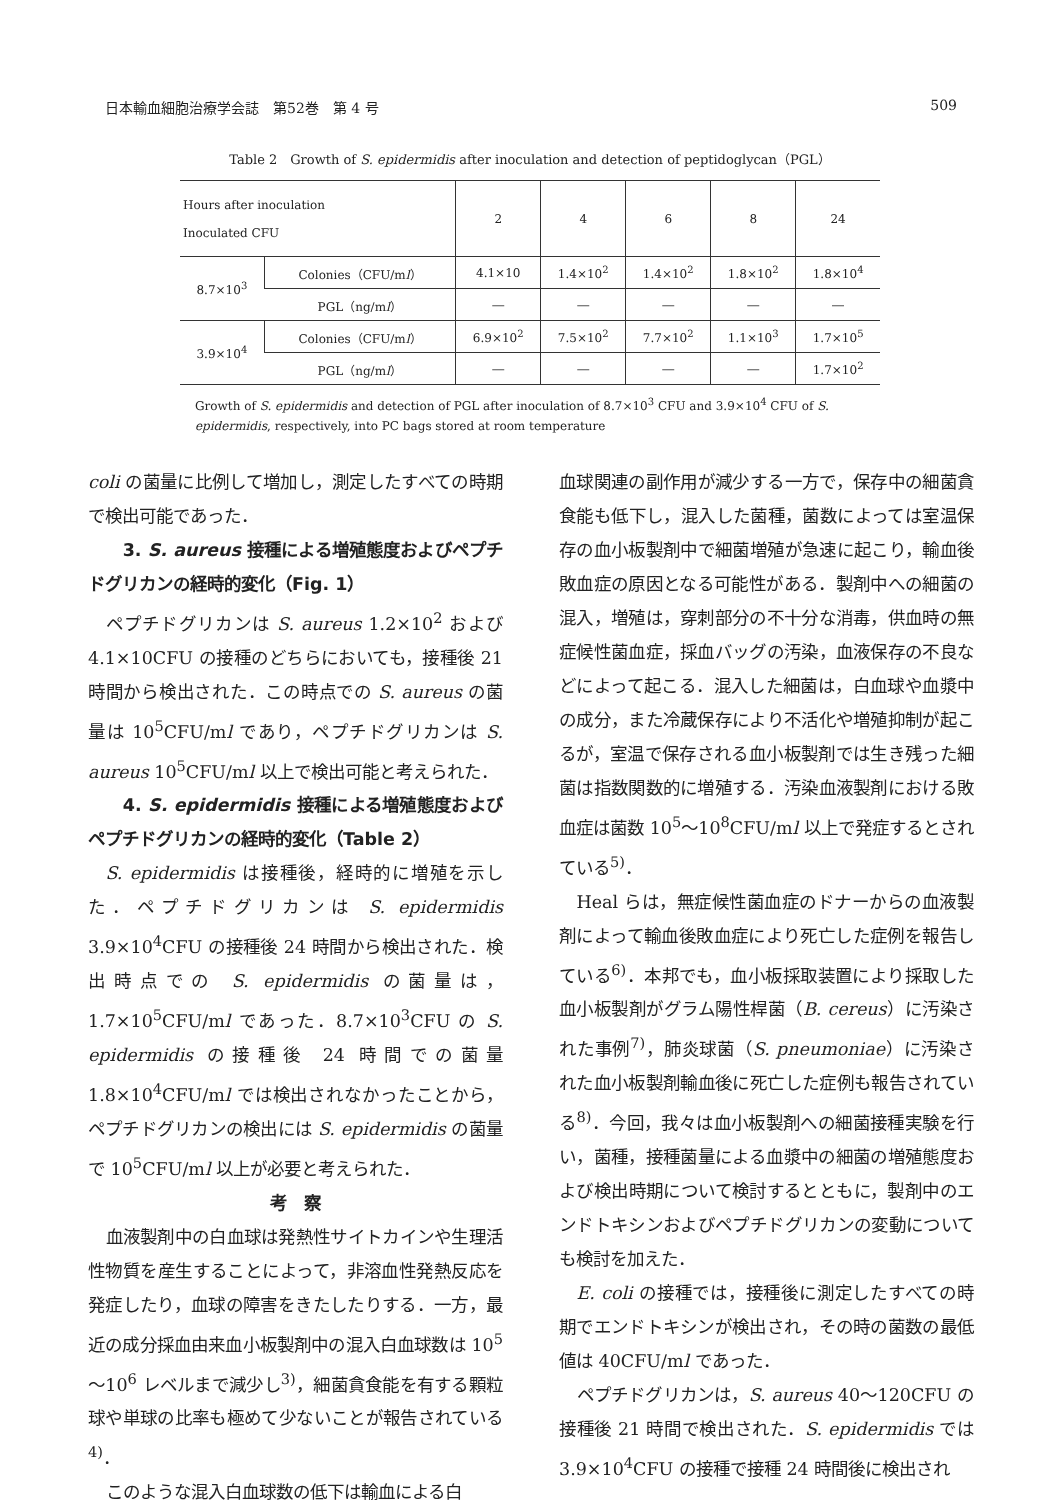日本輸血細胞治療学会誌　第52巻　第 4 号 509
Table 2　Growth of S. epidermidis after inoculation and detection of peptidoglycan（PGL）
| Hours after inoculation Inoculated CFU | | 2 | 4 | 6 | 8 | 24 |
| --- | --- | --- | --- | --- | --- | --- |
| 8.7×10<sup>3</sup> | Colonies（CFU/m l ） | 4.1×10 | 1.4×10<sup>2</sup> | 1.4×10<sup>2</sup> | 1.8×10<sup>2</sup> | 1.8×10<sup>4</sup> |
| | PGL（ng/m l ） | ― | ― | ― | ― | ― |
| 3.9×10<sup>4</sup> | Colonies（CFU/m l ） | 6.9×10<sup>2</sup> | 7.5×10<sup>2</sup> | 7.7×10<sup>2</sup> | 1.1×10<sup>3</sup> | 1.7×10<sup>5</sup> |
| | PGL（ng/m l ） | ― | ― | ― | ― | 1.7×10<sup>2</sup> |
Growth of S. epidermidis and detection of PGL after inoculation of 8.7×10<sup>3</sup> CFU and 3.9×10<sup>4</sup> CFU of S. epidermidis, respectively, into PC bags stored at room temperature
coli の菌量に比例して増加し，測定したすべての時期で検出可能であった．
　3. S. aureus 接種による増殖態度およびペプチドグリカンの経時的変化（Fig. 1）
ペプチドグリカンは S. aureus 1.2×10<sup>2</sup> および 4.1×10CFU の接種のどちらにおいても，接種後 21 時間から検出された．この時点での S. aureus の菌量は 10<sup>5</sup>CFU/ml であり，ペプチドグリカンは S. aureus 10<sup>5</sup>CFU/ml 以上で検出可能と考えられた．
　4. S. epidermidis 接種による増殖態度およびペプチドグリカンの経時的変化（Table 2）
S. epidermidis は接種後，経時的に増殖を示した．ペプチドグリカンは S. epidermidis 3.9×10<sup>4</sup>CFU の接種後 24 時間から検出された．検出時点での S. epidermidis の菌量は，1.7×10<sup>5</sup>CFU/ml であった．8.7×10<sup>3</sup>CFU の S. epidermidis の接種後 24 時間での菌量 1.8×10<sup>4</sup>CFU/ml では検出されなかったことから，ペプチドグリカンの検出には S. epidermidis の菌量で 10<sup>5</sup>CFU/ml 以上が必要と考えられた．
考　察
血液製剤中の白血球は発熱性サイトカインや生理活性物質を産生することによって，非溶血性発熱反応を発症したり，血球の障害をきたしたりする．一方，最近の成分採血由来血小板製剤中の混入白血球数は 10<sup>5</sup>～10<sup>6</sup> レベルまで減少し<sup>3)</sup>，細菌貪食能を有する顆粒球や単球の比率も極めて少ないことが報告されている<sup>4)</sup>．
このような混入白血球数の低下は輸血による白
血球関連の副作用が減少する一方で，保存中の細菌貪食能も低下し，混入した菌種，菌数によっては室温保存の血小板製剤中で細菌増殖が急速に起こり，輸血後敗血症の原因となる可能性がある．製剤中への細菌の混入，増殖は，穿刺部分の不十分な消毒，供血時の無症候性菌血症，採血バッグの汚染，血液保存の不良などによって起こる．混入した細菌は，白血球や血漿中の成分，また冷蔵保存により不活化や増殖抑制が起こるが，室温で保存される血小板製剤では生き残った細菌は指数関数的に増殖する．汚染血液製剤における敗血症は菌数 10<sup>5</sup>～10<sup>8</sup>CFU/ml 以上で発症するとされている<sup>5)</sup>．
Heal らは，無症候性菌血症のドナーからの血液製剤によって輸血後敗血症により死亡した症例を報告している<sup>6)</sup>．本邦でも，血小板採取装置により採取した血小板製剤がグラム陽性桿菌（B. cereus）に汚染された事例<sup>7)</sup>，肺炎球菌（S. pneumoniae）に汚染された血小板製剤輸血後に死亡した症例も報告されている<sup>8)</sup>．今回，我々は血小板製剤への細菌接種実験を行い，菌種，接種菌量による血漿中の細菌の増殖態度および検出時期について検討するとともに，製剤中のエンドトキシンおよびペプチドグリカンの変動についても検討を加えた．
E. coli の接種では，接種後に測定したすべての時期でエンドトキシンが検出され，その時の菌数の最低値は 40CFU/ml であった．
ペプチドグリカンは，S. aureus 40～120CFU の接種後 21 時間で検出された．S. epidermidis では 3.9×10<sup>4</sup>CFU の接種で接種 24 時間後に検出され